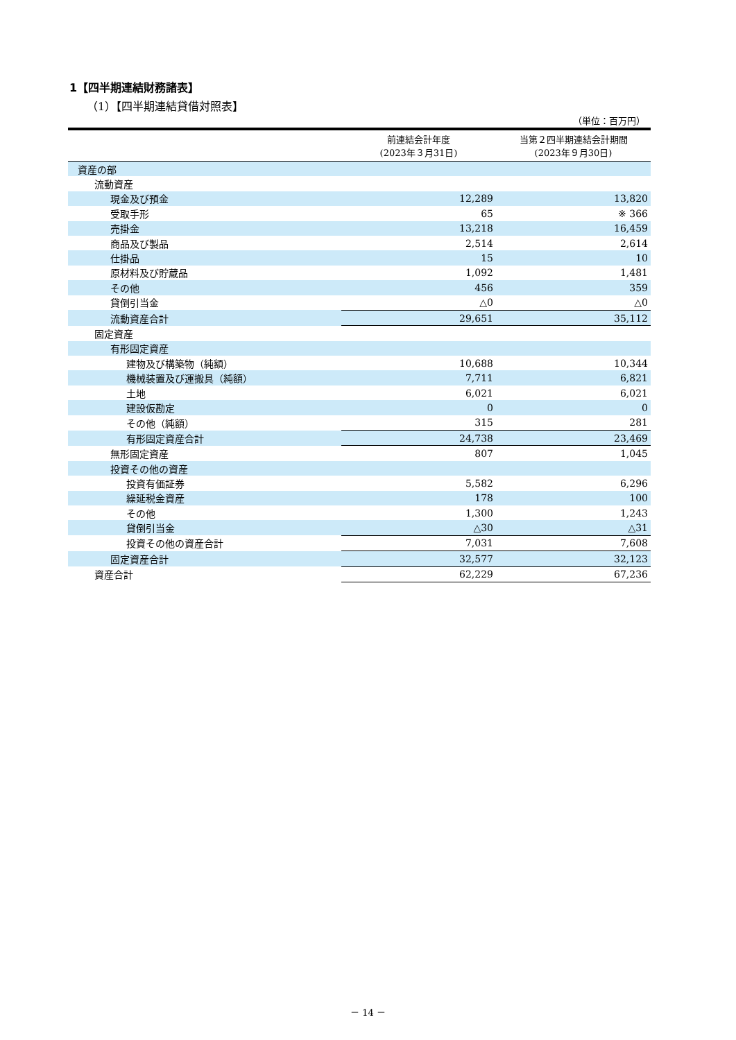1【四半期連結財務諸表】
（1）【四半期連結貸借対照表】
（単位：百万円）
| | 前連結会計年度 (2023年３月31日) | 当第２四半期連結会計期間 (2023年９月30日) |
| --- | --- | --- |
| 資産の部 | | |
| 流動資産 | | |
| 現金及び預金 | 12,289 | 13,820 |
| 受取手形 | 65 | ※ 366 |
| 売掛金 | 13,218 | 16,459 |
| 商品及び製品 | 2,514 | 2,614 |
| 仕掛品 | 15 | 10 |
| 原材料及び貯蔵品 | 1,092 | 1,481 |
| その他 | 456 | 359 |
| 貸倒引当金 | △0 | △0 |
| 流動資産合計 | 29,651 | 35,112 |
| 固定資産 | | |
| 有形固定資産 | | |
| 建物及び構築物（純額） | 10,688 | 10,344 |
| 機械装置及び運搬具（純額） | 7,711 | 6,821 |
| 土地 | 6,021 | 6,021 |
| 建設仮勘定 | 0 | 0 |
| その他（純額） | 315 | 281 |
| 有形固定資産合計 | 24,738 | 23,469 |
| 無形固定資産 | 807 | 1,045 |
| 投資その他の資産 | | |
| 投資有価証券 | 5,582 | 6,296 |
| 繰延税金資産 | 178 | 100 |
| その他 | 1,300 | 1,243 |
| 貸倒引当金 | △30 | △31 |
| 投資その他の資産合計 | 7,031 | 7,608 |
| 固定資産合計 | 32,577 | 32,123 |
| 資産合計 | 62,229 | 67,236 |
－ 14 －